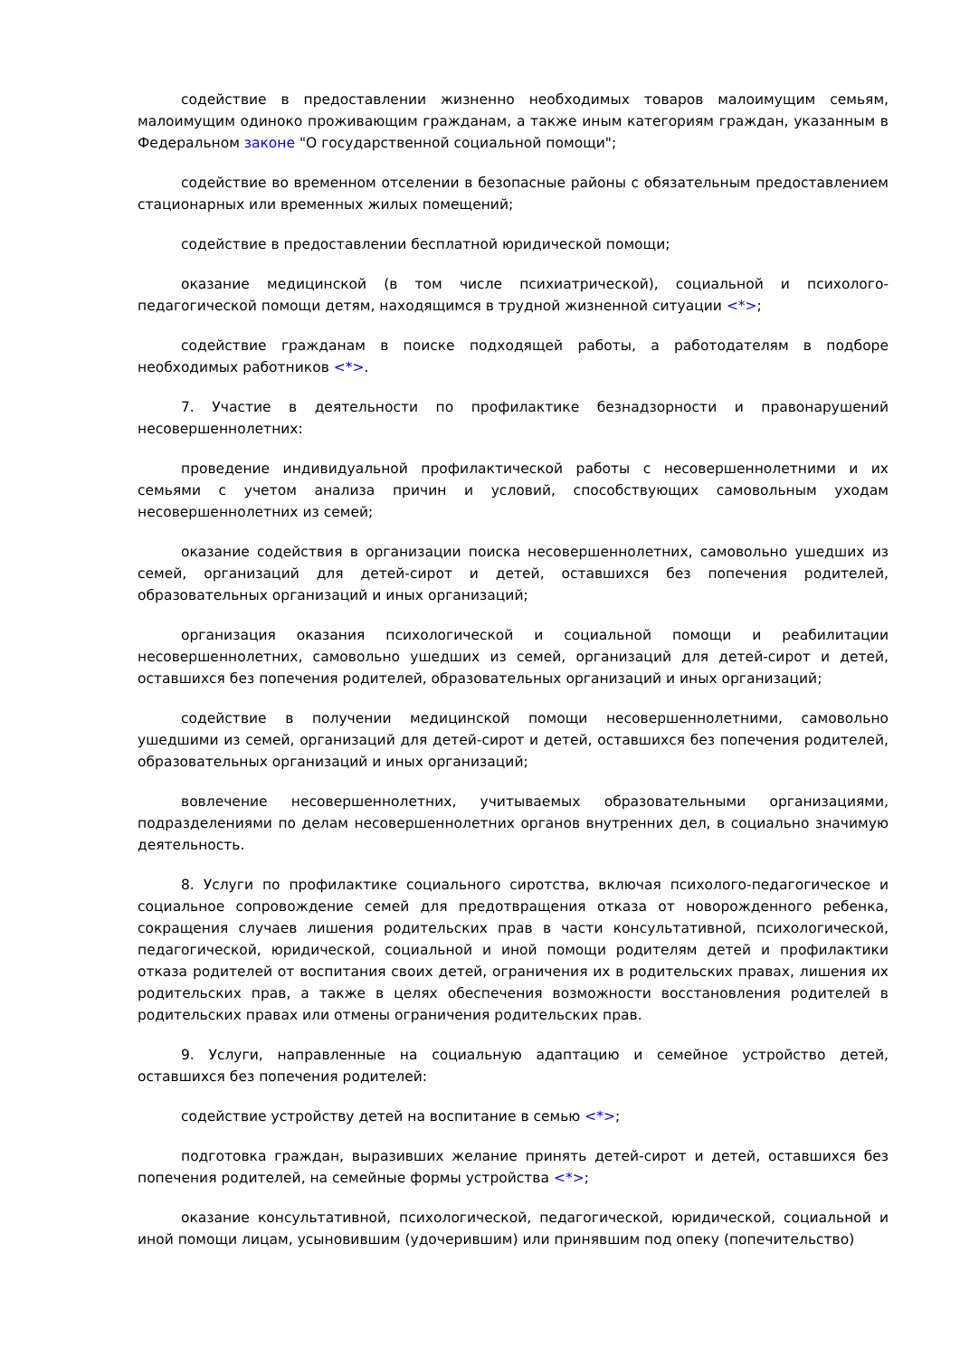содействие в предоставлении жизненно необходимых товаров малоимущим семьям, малоимущим одиноко проживающим гражданам, а также иным категориям граждан, указанным в Федеральном законе "О государственной социальной помощи";
содействие во временном отселении в безопасные районы с обязательным предоставлением стационарных или временных жилых помещений;
содействие в предоставлении бесплатной юридической помощи;
оказание медицинской (в том числе психиатрической), социальной и психолого-педагогической помощи детям, находящимся в трудной жизненной ситуации <*>;
содействие гражданам в поиске подходящей работы, а работодателям в подборе необходимых работников <*>.
7. Участие в деятельности по профилактике безнадзорности и правонарушений несовершеннолетних:
проведение индивидуальной профилактической работы с несовершеннолетними и их семьями с учетом анализа причин и условий, способствующих самовольным уходам несовершеннолетних из семей;
оказание содействия в организации поиска несовершеннолетних, самовольно ушедших из семей, организаций для детей-сирот и детей, оставшихся без попечения родителей, образовательных организаций и иных организаций;
организация оказания психологической и социальной помощи и реабилитации несовершеннолетних, самовольно ушедших из семей, организаций для детей-сирот и детей, оставшихся без попечения родителей, образовательных организаций и иных организаций;
содействие в получении медицинской помощи несовершеннолетними, самовольно ушедшими из семей, организаций для детей-сирот и детей, оставшихся без попечения родителей, образовательных организаций и иных организаций;
вовлечение несовершеннолетних, учитываемых образовательными организациями, подразделениями по делам несовершеннолетних органов внутренних дел, в социально значимую деятельность.
8. Услуги по профилактике социального сиротства, включая психолого-педагогическое и социальное сопровождение семей для предотвращения отказа от новорожденного ребенка, сокращения случаев лишения родительских прав в части консультативной, психологической, педагогической, юридической, социальной и иной помощи родителям детей и профилактики отказа родителей от воспитания своих детей, ограничения их в родительских правах, лишения их родительских прав, а также в целях обеспечения возможности восстановления родителей в родительских правах или отмены ограничения родительских прав.
9. Услуги, направленные на социальную адаптацию и семейное устройство детей, оставшихся без попечения родителей:
содействие устройству детей на воспитание в семью <*>;
подготовка граждан, выразивших желание принять детей-сирот и детей, оставшихся без попечения родителей, на семейные формы устройства <*>;
оказание консультативной, психологической, педагогической, юридической, социальной и иной помощи лицам, усыновившим (удочерившим) или принявшим под опеку (попечительство)